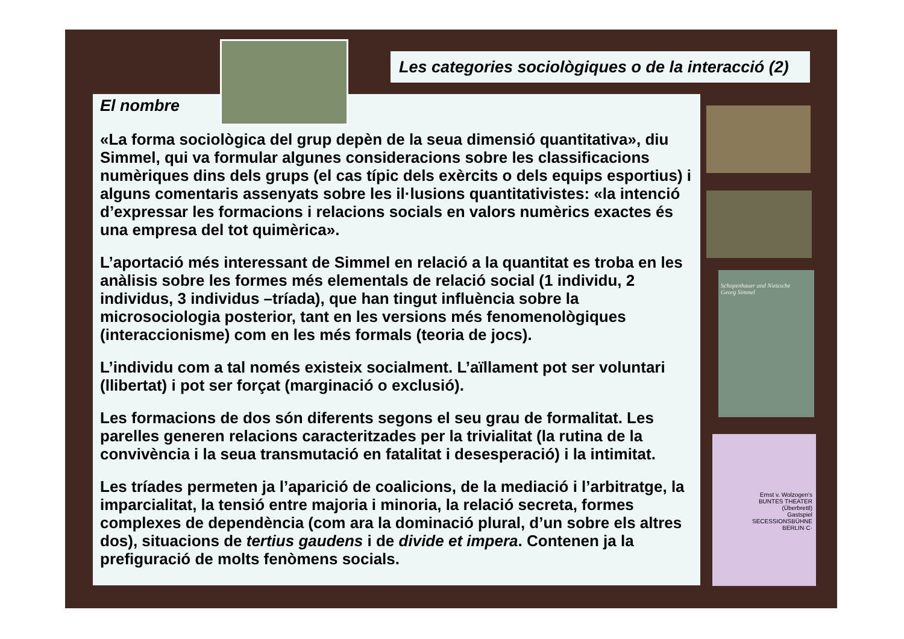Les categories sociològiques o de la interacció (2)
El nombre
«La forma sociològica del grup depèn de la seua dimensió quantitativa», diu Simmel, qui va formular algunes consideracions sobre les classificacions numèriques dins dels grups (el cas típic dels exèrcits o dels equips esportius) i alguns comentaris assenyats sobre les il·lusions quantitativistes: «la intenció d’expressar les formacions i relacions socials en valors numèrics exactes és una empresa del tot quimèrica».
L’aportació més interessant de Simmel en relació a la quantitat es troba en les anàlisis sobre les formes més elementals de relació social (1 individu, 2 individus, 3 individus –tríada), que han tingut influència sobre la microsociologia posterior, tant en les versions més fenomenològiques (interaccionisme) com en les més formals (teoria de jocs).
L’individu com a tal només existeix socialment. L’aïllament pot ser voluntari (llibertat) i pot ser forçat (marginació o exclusió).
Les formacions de dos són diferents segons el seu grau de formalitat. Les parelles generen relacions caracteritzades per la trivialitat (la rutina de la convivència i la seua transmutació en fatalitat i desesperació) i la intimitat.
Les tríades permeten ja l’aparició de coalicions, de la mediació i l’arbitratge, la imparcialitat, la tensió entre majoria i minoria, la relació secreta, formes complexes de dependència (com ara la dominació plural, d’un sobre els altres dos), situacions de tertius gaudens i de divide et impera. Contenen ja la prefiguració de molts fenòmens socials.
Schopenhauer and Nietzsche
Georg Simmel
Ernst v. Wolzogen's
BUNTES THEATER
(Überbrettl)
Gastspiel
SECESSIONSBÜHNE
BERLIN·C·